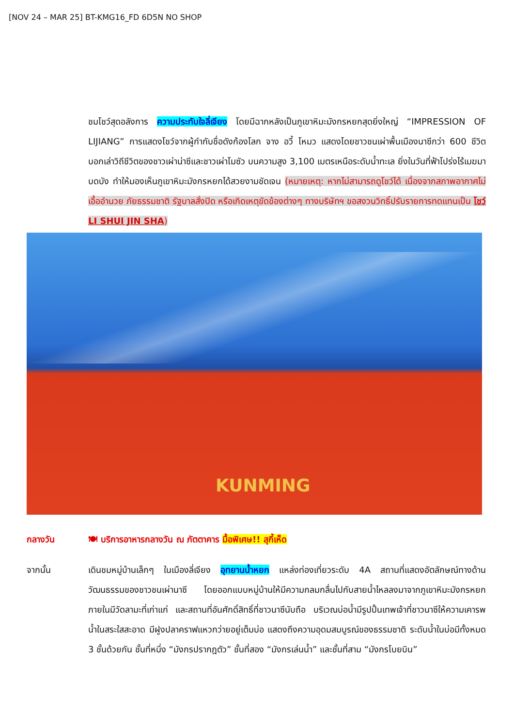[NOV 24 – MAR 25] BT-KMG16_FD 6D5N NO SHOP
ชมโชว์สุดอลังการ ความประทับใจลี่เจียง โดยมีฉากหลังเป็นภูเขาหิมะมังกรหยกสุดยิ่งใหญ่ “IMPRESSION OF LIJIANG” การแสดงโชว์จากผู้กำกับชื่อดังก้องโลก จาง อวี้ โหมว แสดงโดยชาวชนเผ่าพื้นเมืองนาซีกว่า 600 ชีวิต บอกเล่าวิถีชีวิตของชาวเผ่าน่าซีและชาวเผ่าโมซัว บนความสูง 3,100 เมตรเหนือระดับน้ำทะเล ยิ่งในวันที่ฟ้าโปร่งไร้เมฆมาบดบัง ทำให้มองเห็นภูเขาหิมะมังกรหยกได้สวยงามชัดเจน (หมายเหตุ: หากไม่สามารถดูโชว์ได้ เนื่องจากสภาพอากาศไม่เอื้ออำนวย ภัยธรรมชาติ รัฐบาลสั่งปิด หรือเกิดเหตุขัดข้องต่างๆ ทางบริษัทฯ ขอสงวนวิทธิ์ปรับรายการทดแทนเป็น โชว์ LI SHUI JIN SHA)
KUNMING
กลางวัน 🍽 บริการอาหารกลางวัน ณ ภัตตาคาร มื้อพิเศษ!! สุกี้เห็ด
จากนั้น เดินชมหมู่บ้านเล็กๆ ในเมืองลี่เจียง อุทยานน้ำหยก แหล่งท่องเที่ยวระดับ 4A สถานที่แสดงอัตลักษณ์ทางด้านวัฒนธรรมของชาวชนเผ่านาซี โดยออกแบบหมู่บ้านให้มีความกลมกลื่นไปกับสายน้ำไหลลงมาจากภูเขาหิมะมังกรหยก ภายในมีวัดลามะที่เก่าแก่ และสถานที่อันศักดิ์สิทธิ์ที่ชาวนาซีนับถือ บริเวณบ่อน้ำมีรูปปั้นเทพเจ้าที่ชาวนาซีให้ความเคารพ น้ำในสระใสสะอาด มีฝูงปลาคราฟแหวกว่ายอยู่เต็มบ่อ แสดงถึงความอุดมสมบูรณ์ของธรรมชาติ ระดับน้ำในบ่อมีทั้งหมด 3 ชั้นด้วยกัน ชั้นที่หนึ่ง “มังกรปรากฎตัว” ชั้นที่สอง “มังกรเล่นน้ำ” และชั้นที่สาม “มังกรโบยบิน”